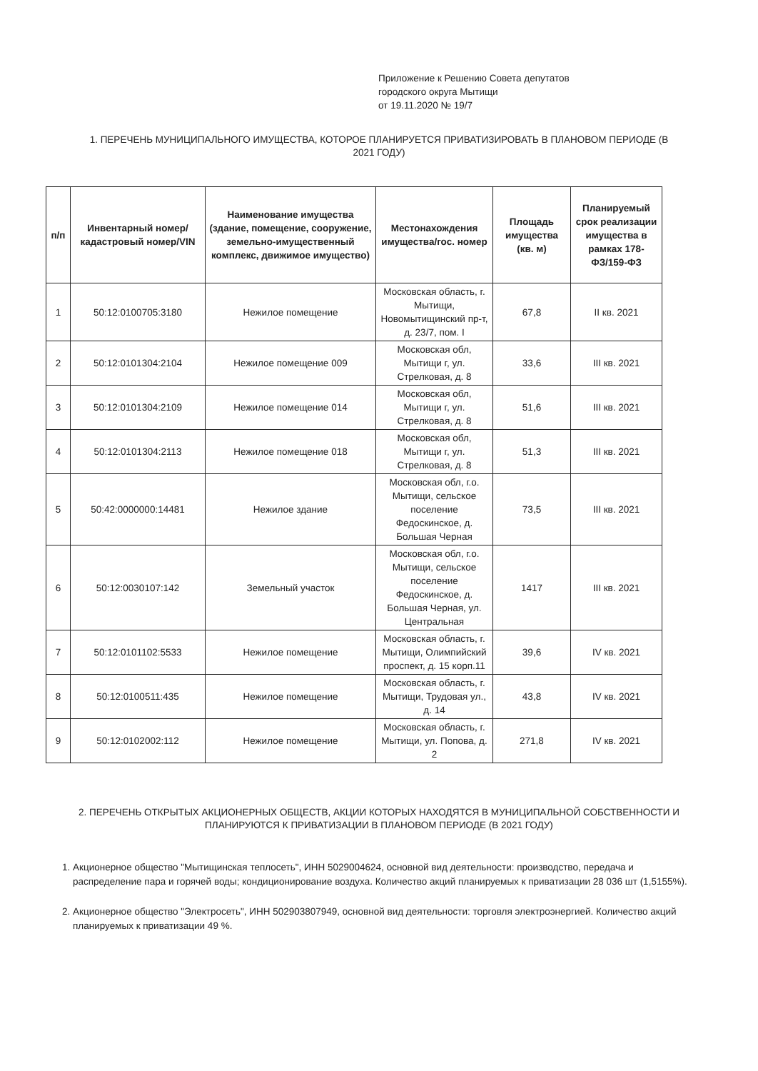Приложение к Решению Совета депутатов
городского округа Мытищи
от 19.11.2020 № 19/7
1. ПЕРЕЧЕНЬ МУНИЦИПАЛЬНОГО ИМУЩЕСТВА, КОТОРОЕ ПЛАНИРУЕТСЯ ПРИВАТИЗИРОВАТЬ В ПЛАНОВОМ ПЕРИОДЕ (В 2021 ГОДУ)
| п/п | Инвентарный номер/кадастровый номер/VIN | Наименование имущества (здание, помещение, сооружение, земельно-имущественный комплекс, движимое имущество) | Местонахождения имущества/гос. номер | Площадь имущества (кв. м) | Планируемый срок реализации имущества в рамках 178-ФЗ/159-ФЗ |
| --- | --- | --- | --- | --- | --- |
| 1 | 50:12:0100705:3180 | Нежилое помещение | Московская область, г. Мытищи, Новомытищинский пр-т, д. 23/7, пом. I | 67,8 | II кв. 2021 |
| 2 | 50:12:0101304:2104 | Нежилое помещение 009 | Московская обл, Мытищи г, ул. Стрелковая, д. 8 | 33,6 | III кв. 2021 |
| 3 | 50:12:0101304:2109 | Нежилое помещение 014 | Московская обл, Мытищи г, ул. Стрелковая, д. 8 | 51,6 | III кв. 2021 |
| 4 | 50:12:0101304:2113 | Нежилое помещение 018 | Московская обл, Мытищи г, ул. Стрелковая, д. 8 | 51,3 | III кв. 2021 |
| 5 | 50:42:0000000:14481 | Нежилое здание | Московская обл, г.о. Мытищи, сельское поселение Федоскинское, д. Большая Черная | 73,5 | III кв. 2021 |
| 6 | 50:12:0030107:142 | Земельный участок | Московская обл, г.о. Мытищи, сельское поселение Федоскинское, д. Большая Черная, ул. Центральная | 1417 | III кв. 2021 |
| 7 | 50:12:0101102:5533 | Нежилое помещение | Московская область, г. Мытищи, Олимпийский проспект, д. 15 корп.11 | 39,6 | IV кв. 2021 |
| 8 | 50:12:0100511:435 | Нежилое помещение | Московская область, г. Мытищи, Трудовая ул., д. 14 | 43,8 | IV кв. 2021 |
| 9 | 50:12:0102002:112 | Нежилое помещение | Московская область, г. Мытищи, ул. Попова, д. 2 | 271,8 | IV кв. 2021 |
2. ПЕРЕЧЕНЬ ОТКРЫТЫХ АКЦИОНЕРНЫХ ОБЩЕСТВ, АКЦИИ КОТОРЫХ НАХОДЯТСЯ В МУНИЦИПАЛЬНОЙ СОБСТВЕННОСТИ И ПЛАНИРУЮТСЯ К ПРИВАТИЗАЦИИ В ПЛАНОВОМ ПЕРИОДЕ (В 2021 ГОДУ)
1. Акционерное общество "Мытищинская теплосеть", ИНН 5029004624, основной вид деятельности: производство, передача и распределение пара и горячей воды; кондиционирование воздуха. Количество акций планируемых к приватизации 28 036 шт (1,5155%).
2. Акционерное общество "Электросеть", ИНН 502903807949, основной вид деятельности: торговля электроэнергией. Количество акций планируемых к приватизации 49 %.